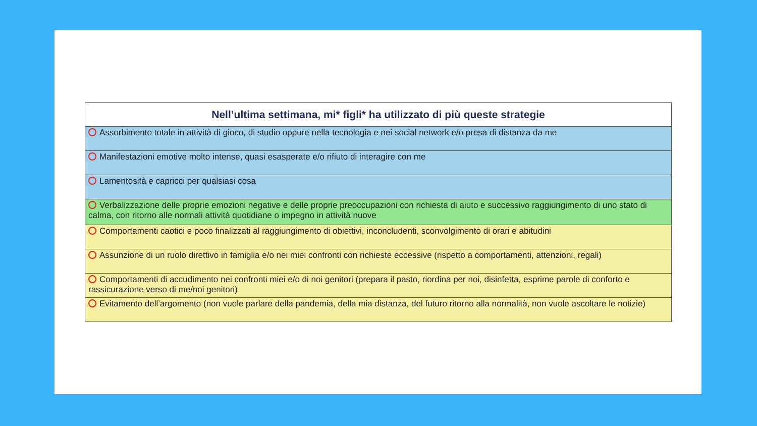| Nell’ultima settimana, mi* figli* ha utilizzato di più queste strategie |
| --- |
| Assorbimento totale in attività di gioco, di studio oppure nella tecnologia e nei social network e/o presa di distanza da me |
| Manifestazioni emotive molto intense, quasi esasperate e/o rifiuto di interagire con me |
| Lamentosità e capricci per qualsiasi cosa |
| Verbalizzazione delle proprie emozioni negative e delle proprie preoccupazioni con richiesta di aiuto e successivo raggiungimento di uno stato di calma, con ritorno alle normali attività quotidiane o impegno in attività nuove |
| Comportamenti caotici e poco finalizzati al raggiungimento di obiettivi, inconcludenti, sconvolgimento di orari e abitudini |
| Assunzione di un ruolo direttivo in famiglia e/o nei miei confronti con richieste eccessive (rispetto a comportamenti, attenzioni, regali) |
| Comportamenti di accudimento nei confronti miei e/o di noi genitori (prepara il pasto, riordina per noi, disinfetta, esprime parole di conforto e rassicurazione verso di me/noi genitori) |
| Evitamento dell’argomento (non vuole parlare della pandemia, della mia distanza, del futuro ritorno alla normalità, non vuole ascoltare le notizie) |